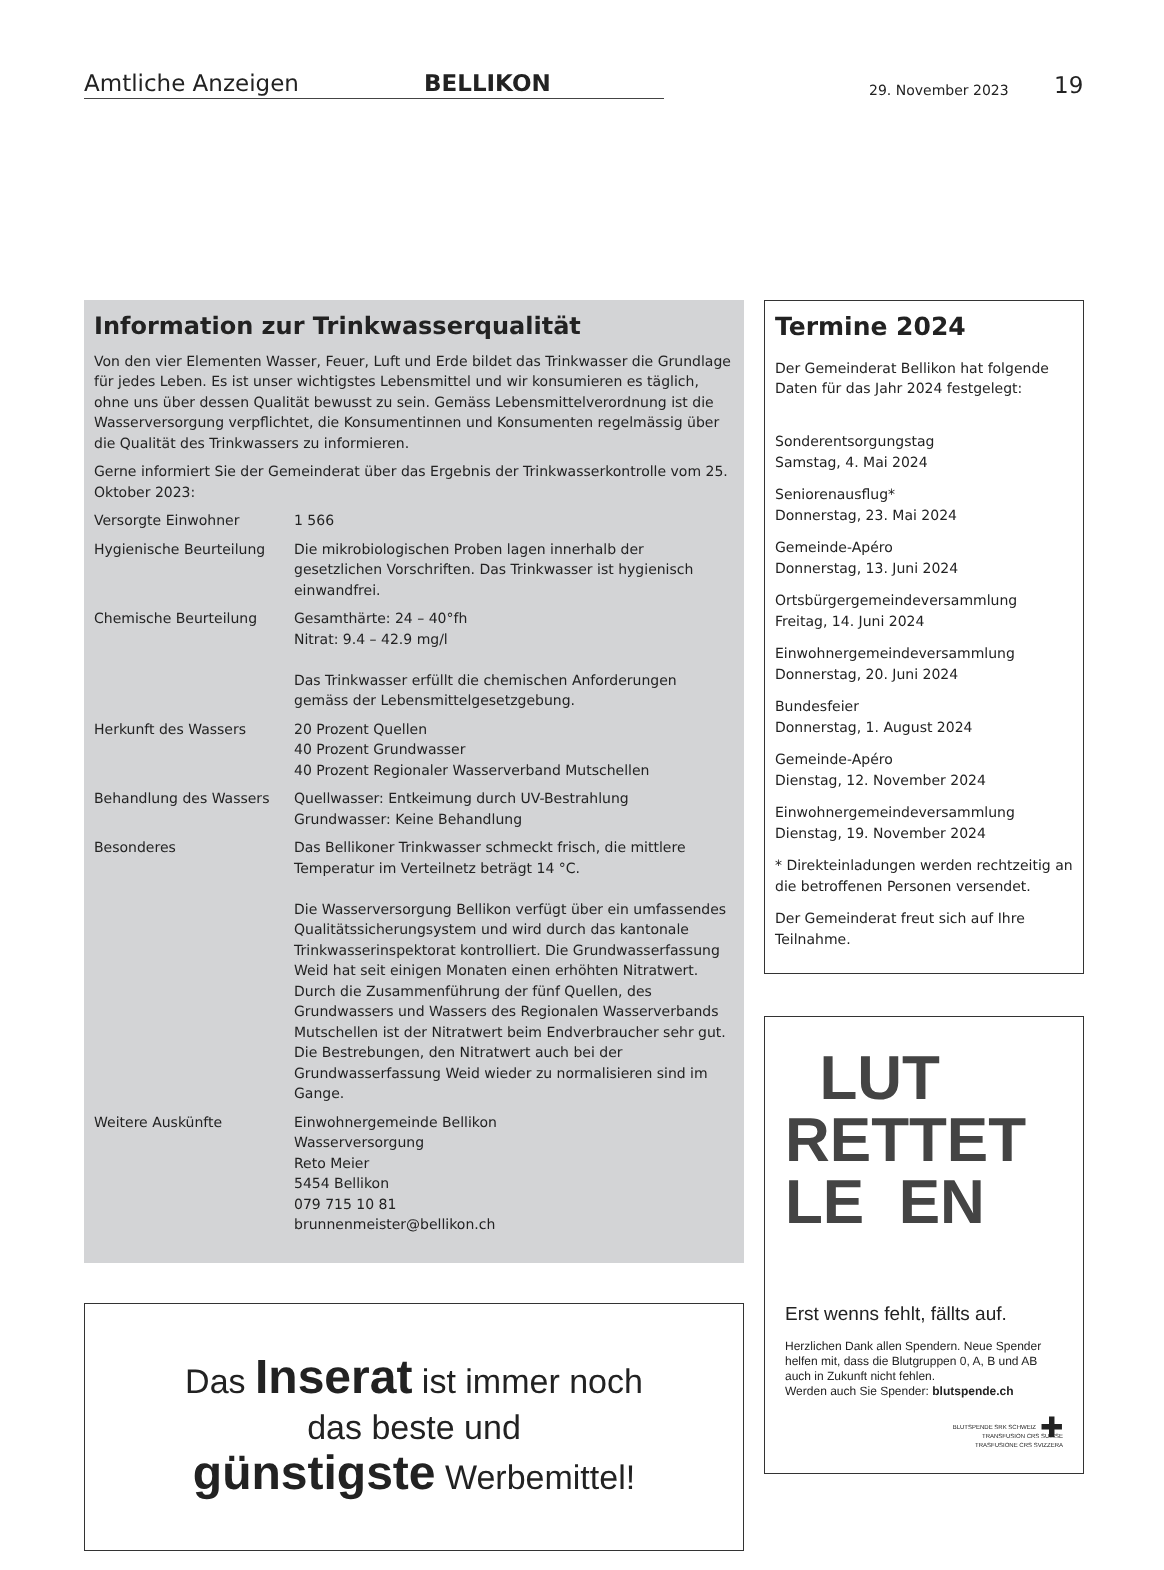Amtliche Anzeigen BELLIKON
29. November 2023 19
Information zur Trinkwasserqualität
Von den vier Elementen Wasser, Feuer, Luft und Erde bildet das Trinkwasser die Grundlage für jedes Leben. Es ist unser wichtigstes Lebensmittel und wir konsumieren es täglich, ohne uns über dessen Qualität bewusst zu sein. Gemäss Lebensmittelverordnung ist die Wasserversorgung verpflichtet, die Konsumentinnen und Konsumenten regelmässig über die Qualität des Trinkwassers zu informieren.
Gerne informiert Sie der Gemeinderat über das Ergebnis der Trinkwasserkontrolle vom 25. Oktober 2023:
| Versorgte Einwohner | 1 566 |
| Hygienische Beurteilung | Die mikrobiologischen Proben lagen innerhalb der gesetzlichen Vorschriften. Das Trinkwasser ist hygienisch einwandfrei. |
| Chemische Beurteilung | Gesamthärte: 24 – 40°fh Nitrat: 9.4 – 42.9 mg/l Das Trinkwasser erfüllt die chemischen Anforderungen gemäss der Lebensmittelgesetzgebung. |
| Herkunft des Wassers | 20 Prozent Quellen 40 Prozent Grundwasser 40 Prozent Regionaler Wasserverband Mutschellen |
| Behandlung des Wassers | Quellwasser: Entkeimung durch UV-Bestrahlung Grundwasser: Keine Behandlung |
| Besonderes | Das Bellikoner Trinkwasser schmeckt frisch, die mittlere Temperatur im Verteilnetz beträgt 14 °C. Die Wasserversorgung Bellikon verfügt über ein umfassendes Qualitätssicherungsystem und wird durch das kantonale Trinkwasserinspektorat kontrolliert. Die Grundwasserfassung Weid hat seit einigen Monaten einen erhöhten Nitratwert. Durch die Zusammenführung der fünf Quellen, des Grundwassers und Wassers des Regionalen Wasserverbands Mutschellen ist der Nitratwert beim Endverbraucher sehr gut. Die Bestrebungen, den Nitratwert auch bei der Grundwasserfassung Weid wieder zu normalisieren sind im Gange. |
| Weitere Auskünfte | Einwohnergemeinde Bellikon Wasserversorgung Reto Meier 5454 Bellikon 079 715 10 81 brunnenmeister@bellikon.ch |
Das Inserat ist immer noch
das beste und
günstigste Werbemittel!
Termine 2024
Der Gemeinderat Bellikon hat folgende Daten für das Jahr 2024 festgelegt:
Sonderentsorgungstag
Samstag, 4. Mai 2024
Seniorenausflug*
Donnerstag, 23. Mai 2024
Gemeinde-Apéro
Donnerstag, 13. Juni 2024
Ortsbürgergemeindeversammlung
Freitag, 14. Juni 2024
Einwohnergemeindeversammlung
Donnerstag, 20. Juni 2024
Bundesfeier
Donnerstag, 1. August 2024
Gemeinde-Apéro
Dienstag, 12. November 2024
Einwohnergemeindeversammlung
Dienstag, 19. November 2024
* Direkteinladungen werden rechtzeitig an die betroffenen Personen versendet.
Der Gemeinderat freut sich auf Ihre Teilnahme.
LUT
RETTET
LE EN
Erst wenns fehlt, fällts auf.
Herzlichen Dank allen Spendern. Neue Spender helfen mit, dass die Blutgruppen 0, A, B und AB auch in Zukunft nicht fehlen.
Werden auch Sie Spender: blutspende.ch
✚ BLUTSPENDE SRK SCHWEIZ
TRANSFUSION CRS SUISSE
TRASFUSIONE CRS SVIZZERA